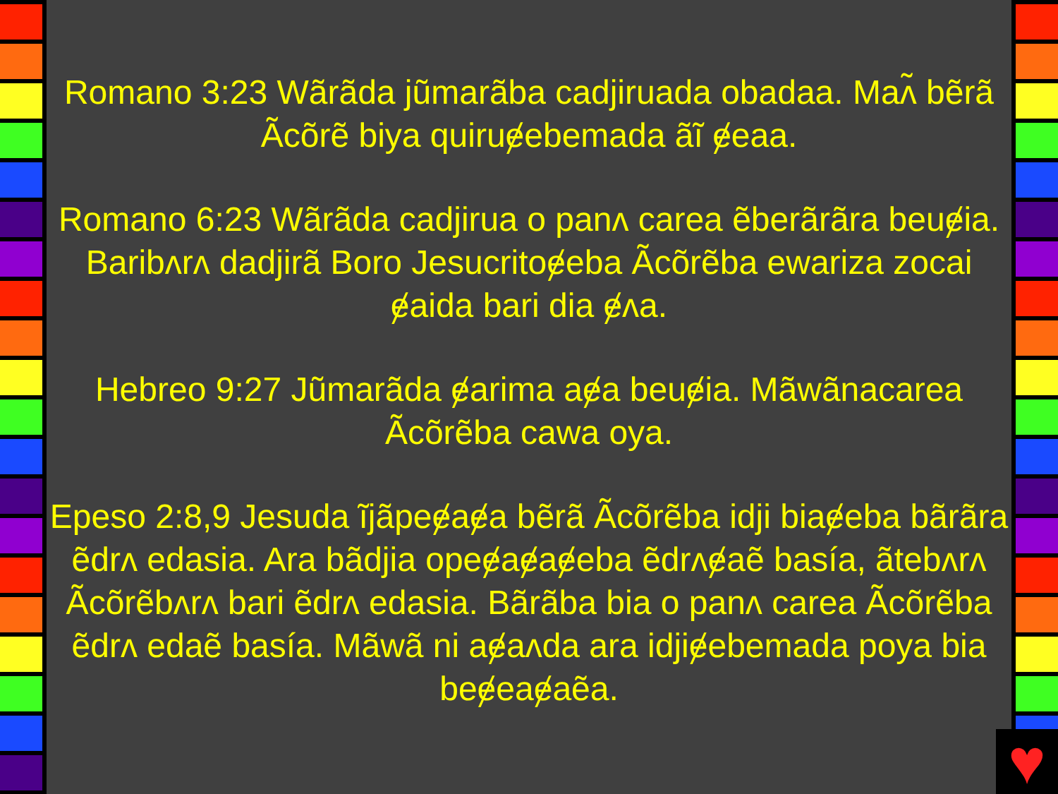Romano 3:23 Wãrãda jũmarãba cadjiruada obadaa. Maʌ̃ bẽrã Ãcõrẽ biya quiruɇebemada ãĩ ɇeaa.
Romano 6:23 Wãrãda cadjirua o panʌ carea ẽberãrãra beuɇia. Baribʌrʌ dadjirã Boro Jesucritoɇeba Ãcõrẽba ewariza zocai ɇaida bari dia ɇʌa.
Hebreo 9:27 Jũmarãda ɇarima aɇa beuɇia. Mãwãnacarea Ãcõrẽba cawa oya.
Epeso 2:8,9 Jesuda ĩjãpeɇaɇa bẽrã Ãcõrẽba idji biaɇeba bãrãra ẽdrʌ edasia. Ara bãdjia opeɇaɇaɇeba ẽdrʌɇaẽ basía, ãtebʌrʌ Ãcõrẽbʌrʌ bari ẽdrʌ edasia. Bãrãba bia o panʌ carea Ãcõrẽba ẽdrʌ edaẽ basía. Mãwã ni aɇaʌda ara idjiɇebemada poya bia beɇeaɇaẽa.
♥